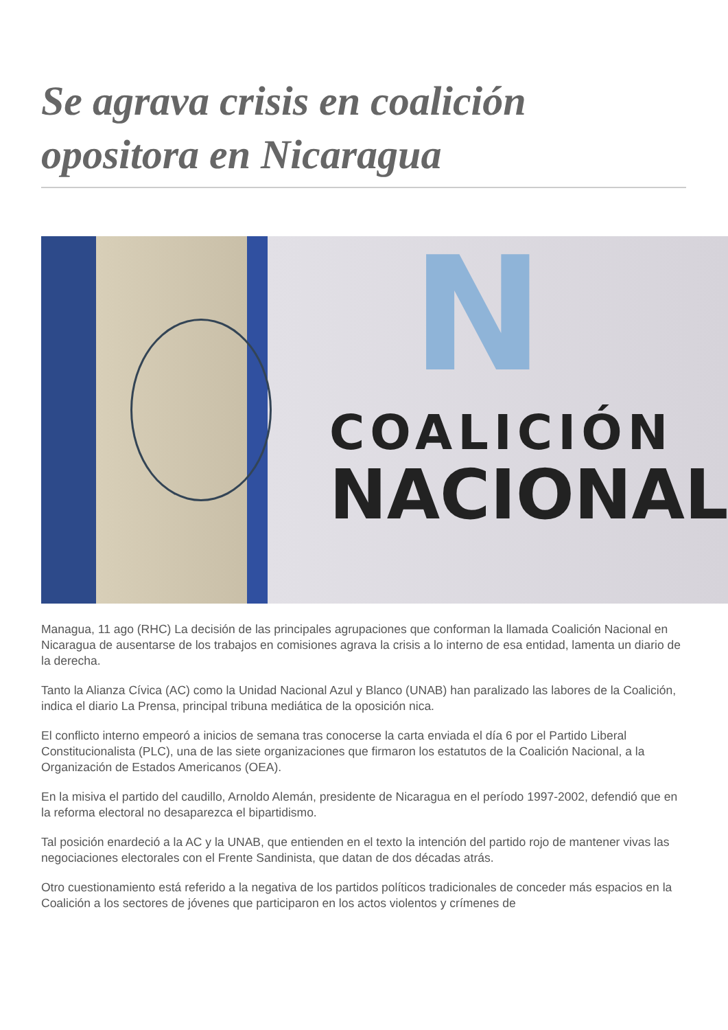Se agrava crisis en coalición opositora en Nicaragua
N
COALICIÓN
NACIONAL
Managua, 11 ago (RHC) La decisión de las principales agrupaciones que conforman la llamada Coalición Nacional en Nicaragua de ausentarse de los trabajos en comisiones agrava la crisis a lo interno de esa entidad, lamenta un diario de la derecha.
Tanto la Alianza Cívica (AC) como la Unidad Nacional Azul y Blanco (UNAB) han paralizado las labores de la Coalición, indica el diario La Prensa, principal tribuna mediática de la oposición nica.
El conflicto interno empeoró a inicios de semana tras conocerse la carta enviada el día 6 por el Partido Liberal Constitucionalista (PLC), una de las siete organizaciones que firmaron los estatutos de la Coalición Nacional, a la Organización de Estados Americanos (OEA).
En la misiva el partido del caudillo, Arnoldo Alemán, presidente de Nicaragua en el período 1997-2002, defendió que en la reforma electoral no desaparezca el bipartidismo.
Tal posición enardeció a la AC y la UNAB, que entienden en el texto la intención del partido rojo de mantener vivas las negociaciones electorales con el Frente Sandinista, que datan de dos décadas atrás.
Otro cuestionamiento está referido a la negativa de los partidos políticos tradicionales de conceder más espacios en la Coalición a los sectores de jóvenes que participaron en los actos violentos y crímenes de